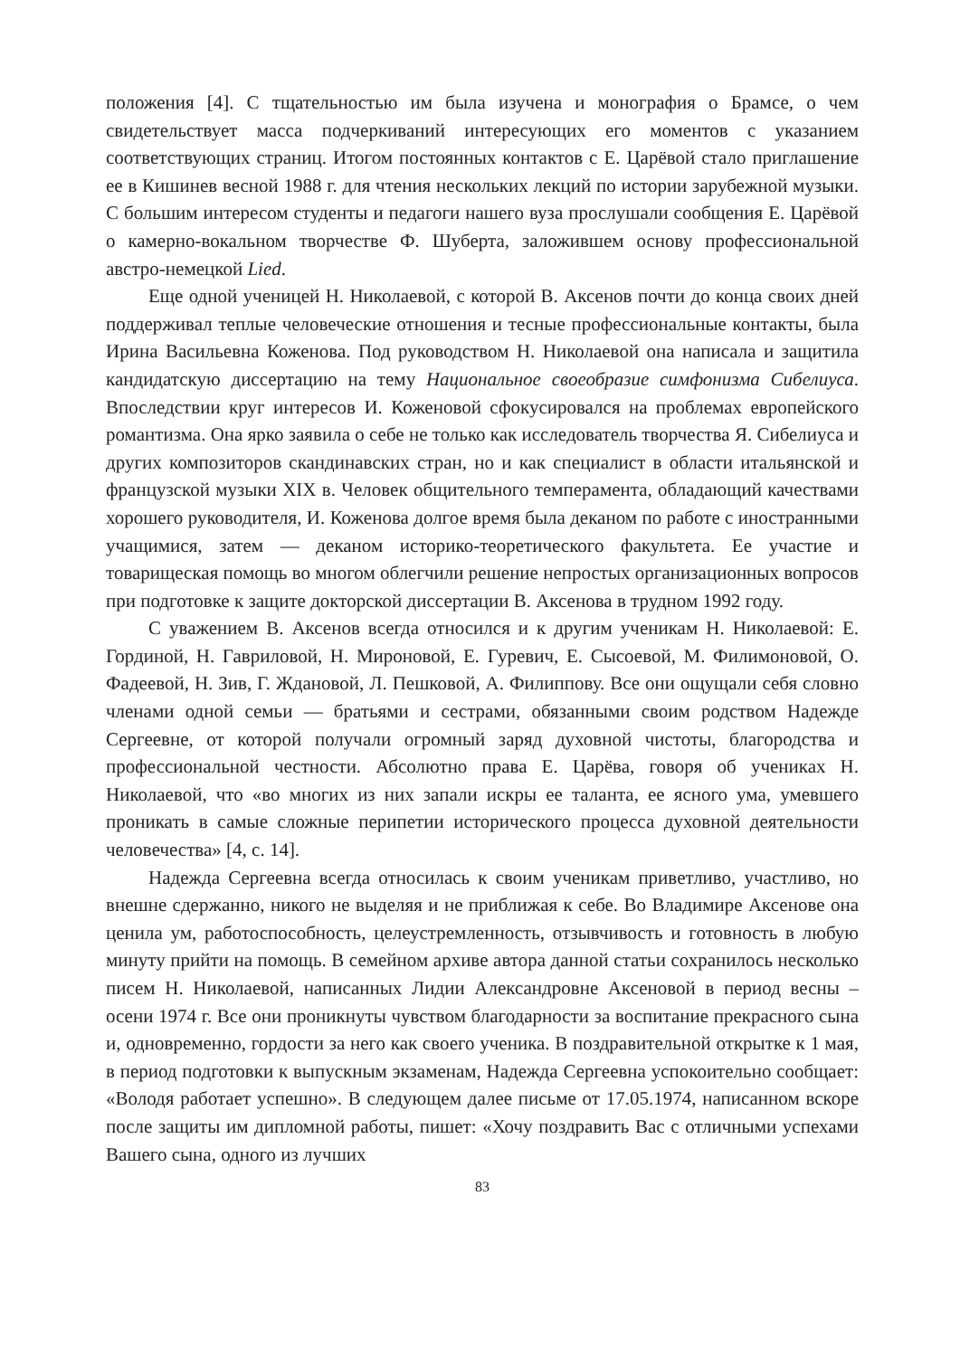положения [4]. С тщательностью им была изучена и монография о Брамсе, о чем свидетельствует масса подчеркиваний интересующих его моментов с указанием соответствующих страниц. Итогом постоянных контактов с Е. Царёвой стало приглашение ее в Кишинев весной 1988 г. для чтения нескольких лекций по истории зарубежной музыки. С большим интересом студенты и педагоги нашего вуза прослушали сообщения Е. Царёвой о камерно-вокальном творчестве Ф. Шуберта, заложившем основу профессиональной австро-немецкой Lied.
Еще одной ученицей Н. Николаевой, с которой В. Аксенов почти до конца своих дней поддерживал теплые человеческие отношения и тесные профессиональные контакты, была Ирина Васильевна Коженова. Под руководством Н. Николаевой она написала и защитила кандидатскую диссертацию на тему Национальное своеобразие симфонизма Сибелиуса. Впоследствии круг интересов И. Коженовой сфокусировался на проблемах европейского романтизма. Она ярко заявила о себе не только как исследователь творчества Я. Сибелиуса и других композиторов скандинавских стран, но и как специалист в области итальянской и французской музыки XIX в. Человек общительного темперамента, обладающий качествами хорошего руководителя, И. Коженова долгое время была деканом по работе с иностранными учащимися, затем — деканом историко-теоретического факультета. Ее участие и товарищеская помощь во многом облегчили решение непростых организационных вопросов при подготовке к защите докторской диссертации В. Аксенова в трудном 1992 году.
С уважением В. Аксенов всегда относился и к другим ученикам Н. Николаевой: Е. Гординой, Н. Гавриловой, Н. Мироновой, Е. Гуревич, Е. Сысоевой, М. Филимоновой, О. Фадеевой, Н. Зив, Г. Ждановой, Л. Пешковой, А. Филиппову. Все они ощущали себя словно членами одной семьи — братьями и сестрами, обязанными своим родством Надежде Сергеевне, от которой получали огромный заряд духовной чистоты, благородства и профессиональной честности. Абсолютно права Е. Царёва, говоря об учениках Н. Николаевой, что «во многих из них запали искры ее таланта, ее ясного ума, умевшего проникать в самые сложные перипетии исторического процесса духовной деятельности человечества» [4, с. 14].
Надежда Сергеевна всегда относилась к своим ученикам приветливо, участливо, но внешне сдержанно, никого не выделяя и не приближая к себе. Во Владимире Аксенове она ценила ум, работоспособность, целеустремленность, отзывчивость и готовность в любую минуту прийти на помощь. В семейном архиве автора данной статьи сохранилось несколько писем Н. Николаевой, написанных Лидии Александровне Аксеновой в период весны – осени 1974 г. Все они проникнуты чувством благодарности за воспитание прекрасного сына и, одновременно, гордости за него как своего ученика. В поздравительной открытке к 1 мая, в период подготовки к выпускным экзаменам, Надежда Сергеевна успокоительно сообщает: «Володя работает успешно». В следующем далее письме от 17.05.1974, написанном вскоре после защиты им дипломной работы, пишет: «Хочу поздравить Вас с отличными успехами Вашего сына, одного из лучших
83